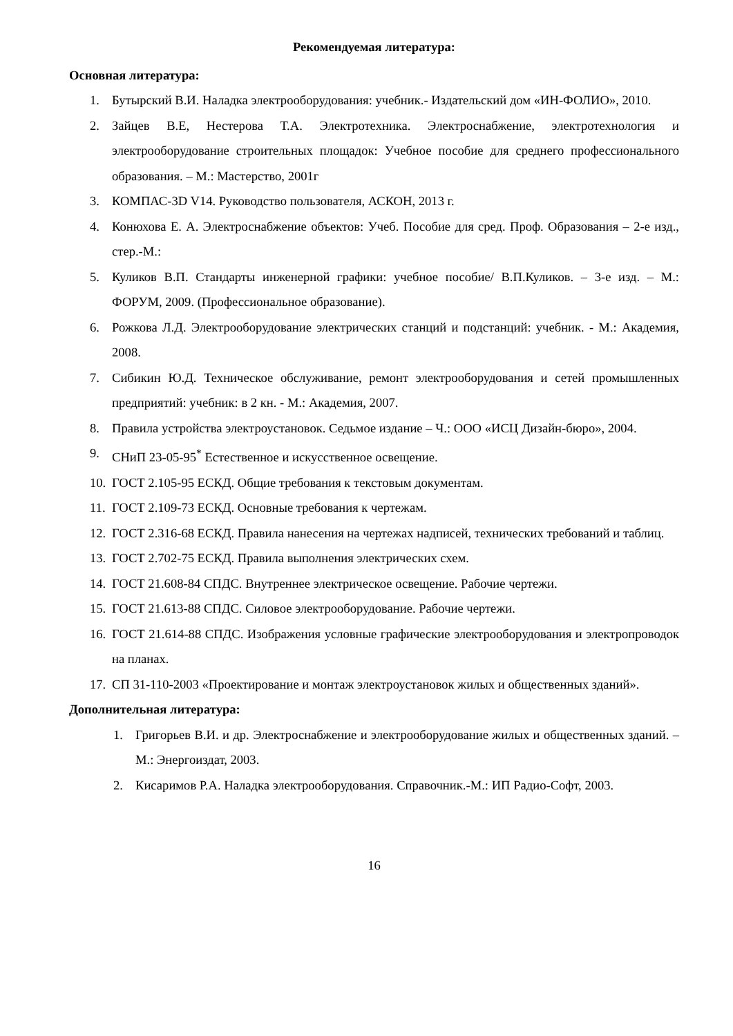Рекомендуемая литература:
Основная литература:
1. Бутырский В.И. Наладка электрооборудования: учебник.- Издательский дом «ИН-ФОЛИО», 2010.
2. Зайцев В.Е, Нестерова Т.А. Электротехника. Электроснабжение, электротехнология и электрооборудование строительных площадок: Учебное пособие для среднего профессионального образования. – М.: Мастерство, 2001г
3. КОМПАС-3D V14. Руководство пользователя, АСКОН, 2013 г.
4. Конюхова Е. А. Электроснабжение объектов: Учеб. Пособие для сред. Проф. Образования – 2-е изд., стер.-М.:
5. Куликов В.П. Стандарты инженерной графики: учебное пособие/ В.П.Куликов. – 3-е изд. – М.: ФОРУМ, 2009. (Профессиональное образование).
6. Рожкова Л.Д. Электрооборудование электрических станций и подстанций: учебник. - М.: Академия, 2008.
7. Сибикин Ю.Д. Техническое обслуживание, ремонт электрооборудования и сетей промышленных предприятий: учебник: в 2 кн. - М.: Академия, 2007.
8. Правила устройства электроустановок. Седьмое издание – Ч.: ООО «ИСЦ Дизайн-бюро», 2004.
9. СНиП 23-05-95<sup>*</sup> Естественное и искусственное освещение.
10. ГОСТ 2.105-95 ЕСКД. Общие требования к текстовым документам.
11. ГОСТ 2.109-73 ЕСКД. Основные требования к чертежам.
12. ГОСТ 2.316-68 ЕСКД. Правила нанесения на чертежах надписей, технических требований и таблиц.
13. ГОСТ 2.702-75 ЕСКД. Правила выполнения электрических схем.
14. ГОСТ 21.608-84 СПДС. Внутреннее электрическое освещение. Рабочие чертежи.
15. ГОСТ 21.613-88 СПДС. Силовое электрооборудование. Рабочие чертежи.
16. ГОСТ 21.614-88 СПДС. Изображения условные графические электрооборудования и электропроводок на планах.
17. СП 31-110-2003 «Проектирование и монтаж электроустановок жилых и общественных зданий».
Дополнительная литература:
1. Григорьев В.И. и др. Электроснабжение и электрооборудование жилых и общественных зданий. – М.: Энергоиздат, 2003.
2. Кисаримов Р.А. Наладка электрооборудования. Справочник.-М.: ИП Радио-Софт, 2003.
16